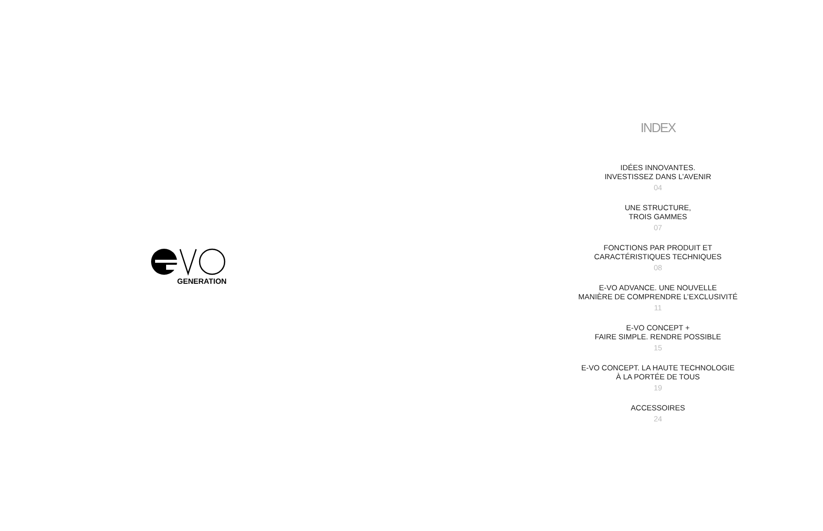GENERATION
INDEX
IDÉES INNOVANTES.
INVESTISSEZ DANS L’AVENIR
04
UNE STRUCTURE,
TROIS GAMMES
07
FONCTIONS PAR PRODUIT ET
CARACTÉRISTIQUES TECHNIQUES
08
E-VO ADVANCE. UNE NOUVELLE
MANIÈRE DE COMPRENDRE L’EXCLUSIVITÉ
11
E-VO CONCEPT +
FAIRE SIMPLE. RENDRE POSSIBLE
15
E-VO CONCEPT. LA HAUTE TECHNOLOGIE
À LA PORTÉE DE TOUS
19
ACCESSOIRES
24